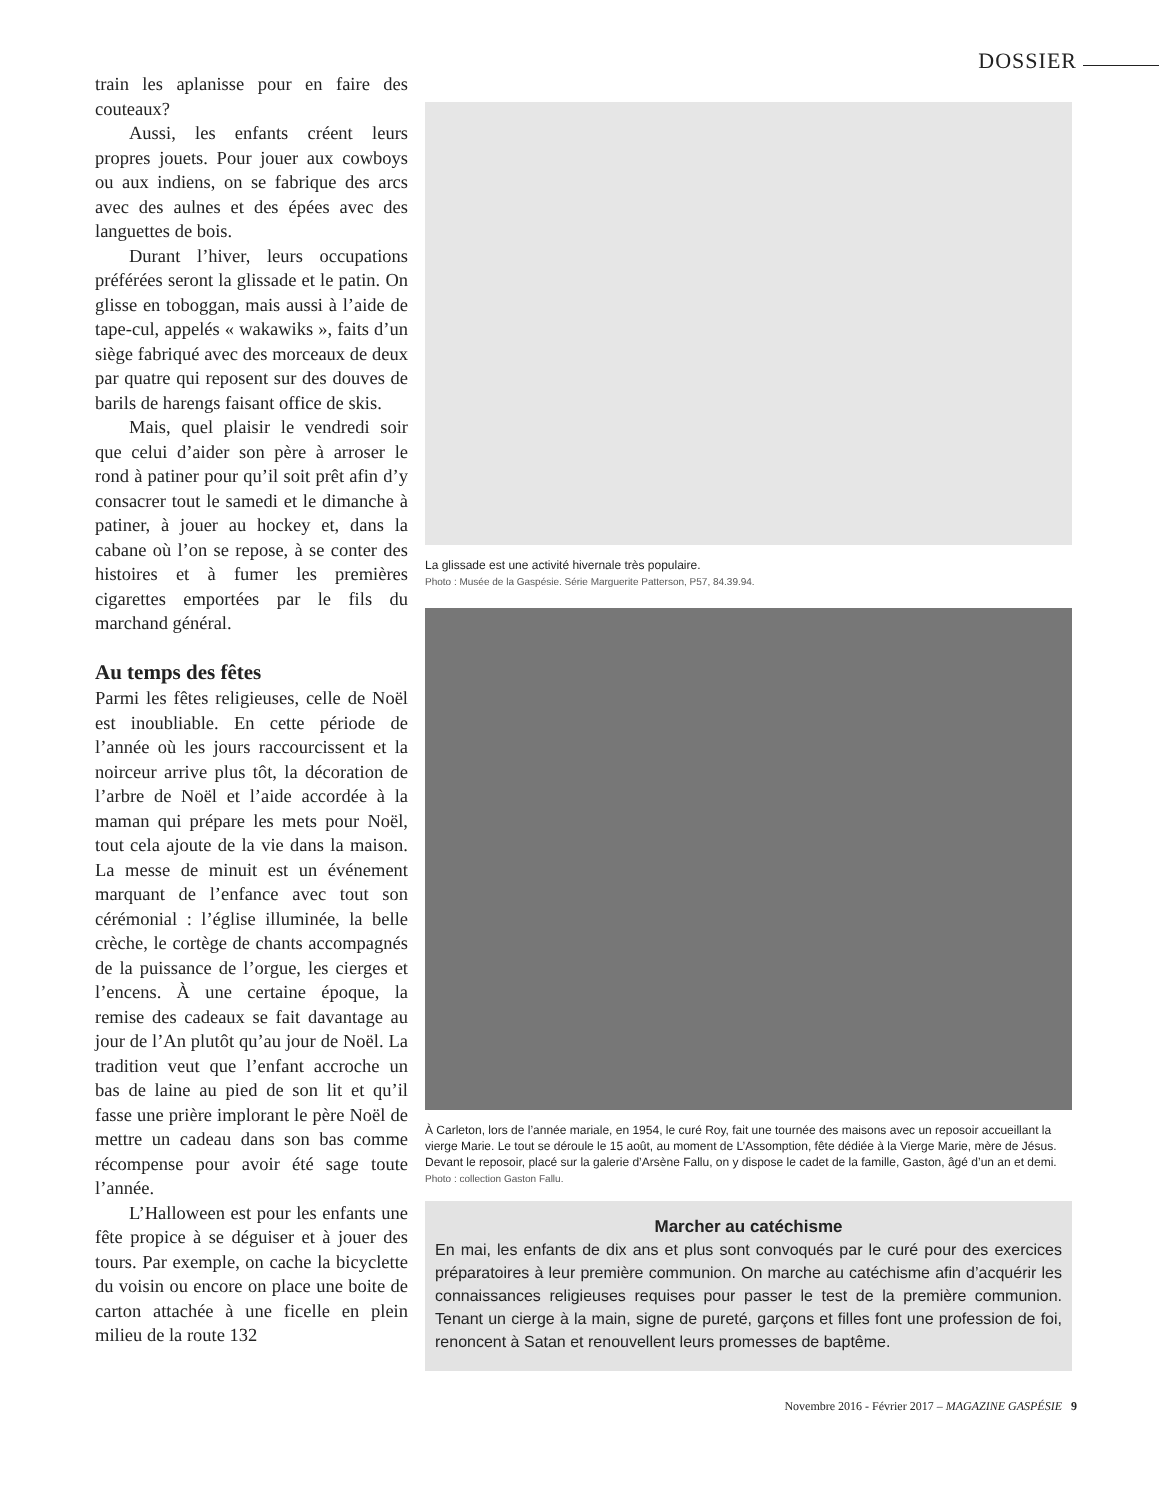DOSSIER
train les aplanisse pour en faire des couteaux?
Aussi, les enfants créent leurs propres jouets. Pour jouer aux cowboys ou aux indiens, on se fabrique des arcs avec des aulnes et des épées avec des languettes de bois.
Durant l’hiver, leurs occupations préférées seront la glissade et le patin. On glisse en toboggan, mais aussi à l’aide de tape-cul, appelés « wakawiks », faits d’un siège fabriqué avec des morceaux de deux par quatre qui reposent sur des douves de barils de harengs faisant office de skis.
Mais, quel plaisir le vendredi soir que celui d’aider son père à arroser le rond à patiner pour qu’il soit prêt afin d’y consacrer tout le samedi et le dimanche à patiner, à jouer au hockey et, dans la cabane où l’on se repose, à se conter des histoires et à fumer les premières cigarettes emportées par le fils du marchand général.
Au temps des fêtes
Parmi les fêtes religieuses, celle de Noël est inoubliable. En cette période de l’année où les jours raccourcissent et la noirceur arrive plus tôt, la décoration de l’arbre de Noël et l’aide accordée à la maman qui prépare les mets pour Noël, tout cela ajoute de la vie dans la maison. La messe de minuit est un événement marquant de l’enfance avec tout son cérémonial : l’église illuminée, la belle crèche, le cortège de chants accompagnés de la puissance de l’orgue, les cierges et l’encens. À une certaine époque, la remise des cadeaux se fait davantage au jour de l’An plutôt qu’au jour de Noël. La tradition veut que l’enfant accroche un bas de laine au pied de son lit et qu’il fasse une prière implorant le père Noël de mettre un cadeau dans son bas comme récompense pour avoir été sage toute l’année.
L’Halloween est pour les enfants une fête propice à se déguiser et à jouer des tours. Par exemple, on cache la bicyclette du voisin ou encore on place une boite de carton attachée à une ficelle en plein milieu de la route 132
La glissade est une activité hivernale très populaire.
Photo : Musée de la Gaspésie. Série Marguerite Patterson, P57, 84.39.94.
À Carleton, lors de l’année mariale, en 1954, le curé Roy, fait une tournée des maisons avec un reposoir accueillant la vierge Marie. Le tout se déroule le 15 août, au moment de L’Assomption, fête dédiée à la Vierge Marie, mère de Jésus. Devant le reposoir, placé sur la galerie d’Arsène Fallu, on y dispose le cadet de la famille, Gaston, âgé d’un an et demi.
Photo : collection Gaston Fallu.
Marcher au catéchisme
En mai, les enfants de dix ans et plus sont convoqués par le curé pour des exercices préparatoires à leur première communion. On marche au catéchisme afin d’acquérir les connaissances religieuses requises pour passer le test de la première communion. Tenant un cierge à la main, signe de pureté, garçons et filles font une profession de foi, renoncent à Satan et renouvellent leurs promesses de baptême.
Novembre 2016 - Février 2017 – MAGAZINE GASPÉSIE 9